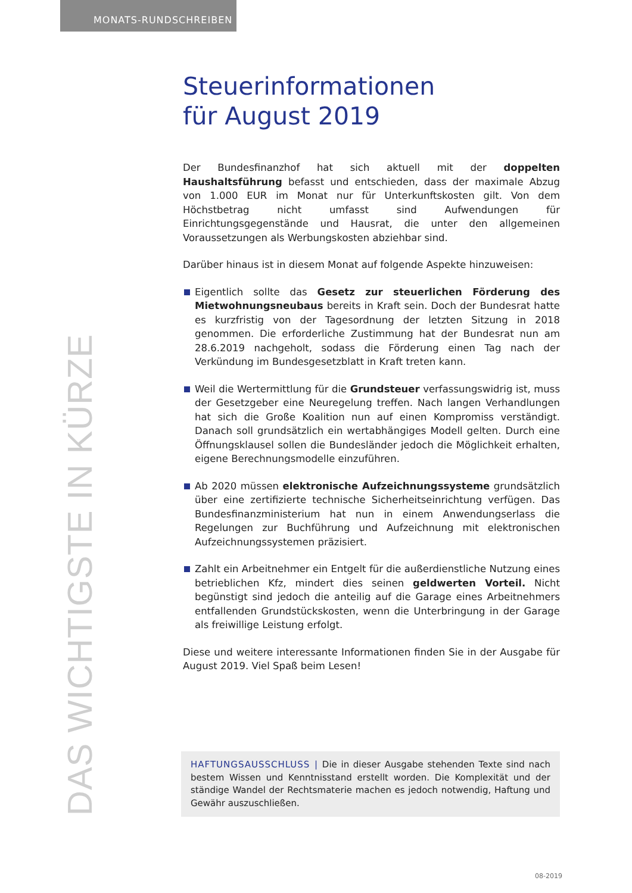MONATS-RUNDSCHREIBEN
Steuerinformationen
für August 2019
Der Bundesfinanzhof hat sich aktuell mit der doppelten Haushaltsführung befasst und entschieden, dass der maximale Abzug von 1.000 EUR im Monat nur für Unterkunftskosten gilt. Von dem Höchstbetrag nicht umfasst sind Aufwendungen für Einrichtungsgegenstände und Hausrat, die unter den allgemeinen Voraussetzungen als Werbungskosten abziehbar sind.
Darüber hinaus ist in diesem Monat auf folgende Aspekte hinzuweisen:
Eigentlich sollte das Gesetz zur steuerlichen Förderung des Mietwohnungsneubaus bereits in Kraft sein. Doch der Bundesrat hatte es kurzfristig von der Tagesordnung der letzten Sitzung in 2018 genommen. Die erforderliche Zustimmung hat der Bundesrat nun am 28.6.2019 nachgeholt, sodass die Förderung einen Tag nach der Verkündung im Bundesgesetzblatt in Kraft treten kann.
Weil die Wertermittlung für die Grundsteuer verfassungswidrig ist, muss der Gesetzgeber eine Neuregelung treffen. Nach langen Verhandlungen hat sich die Große Koalition nun auf einen Kompromiss verständigt. Danach soll grundsätzlich ein wertabhängiges Modell gelten. Durch eine Öffnungsklausel sollen die Bundesländer jedoch die Möglichkeit erhalten, eigene Berechnungsmodelle einzuführen.
Ab 2020 müssen elektronische Aufzeichnungssysteme grundsätzlich über eine zertifizierte technische Sicherheitseinrichtung verfügen. Das Bundesfinanzministerium hat nun in einem Anwendungserlass die Regelungen zur Buchführung und Aufzeichnung mit elektronischen Aufzeichnungssystemen präzisiert.
Zahlt ein Arbeitnehmer ein Entgelt für die außerdienstliche Nutzung eines betrieblichen Kfz, mindert dies seinen geldwerten Vorteil. Nicht begünstigt sind jedoch die anteilig auf die Garage eines Arbeitnehmers entfallenden Grundstückskosten, wenn die Unterbringung in der Garage als freiwillige Leistung erfolgt.
Diese und weitere interessante Informationen finden Sie in der Ausgabe für August 2019. Viel Spaß beim Lesen!
HAFTUNGSAUSSCHLUSS | Die in dieser Ausgabe stehenden Texte sind nach bestem Wissen und Kenntnisstand erstellt worden. Die Komplexität und der ständige Wandel der Rechtsmaterie machen es jedoch notwendig, Haftung und Gewähr auszuschließen.
DAS WICHTIGSTE IN KÜRZE
08-2019